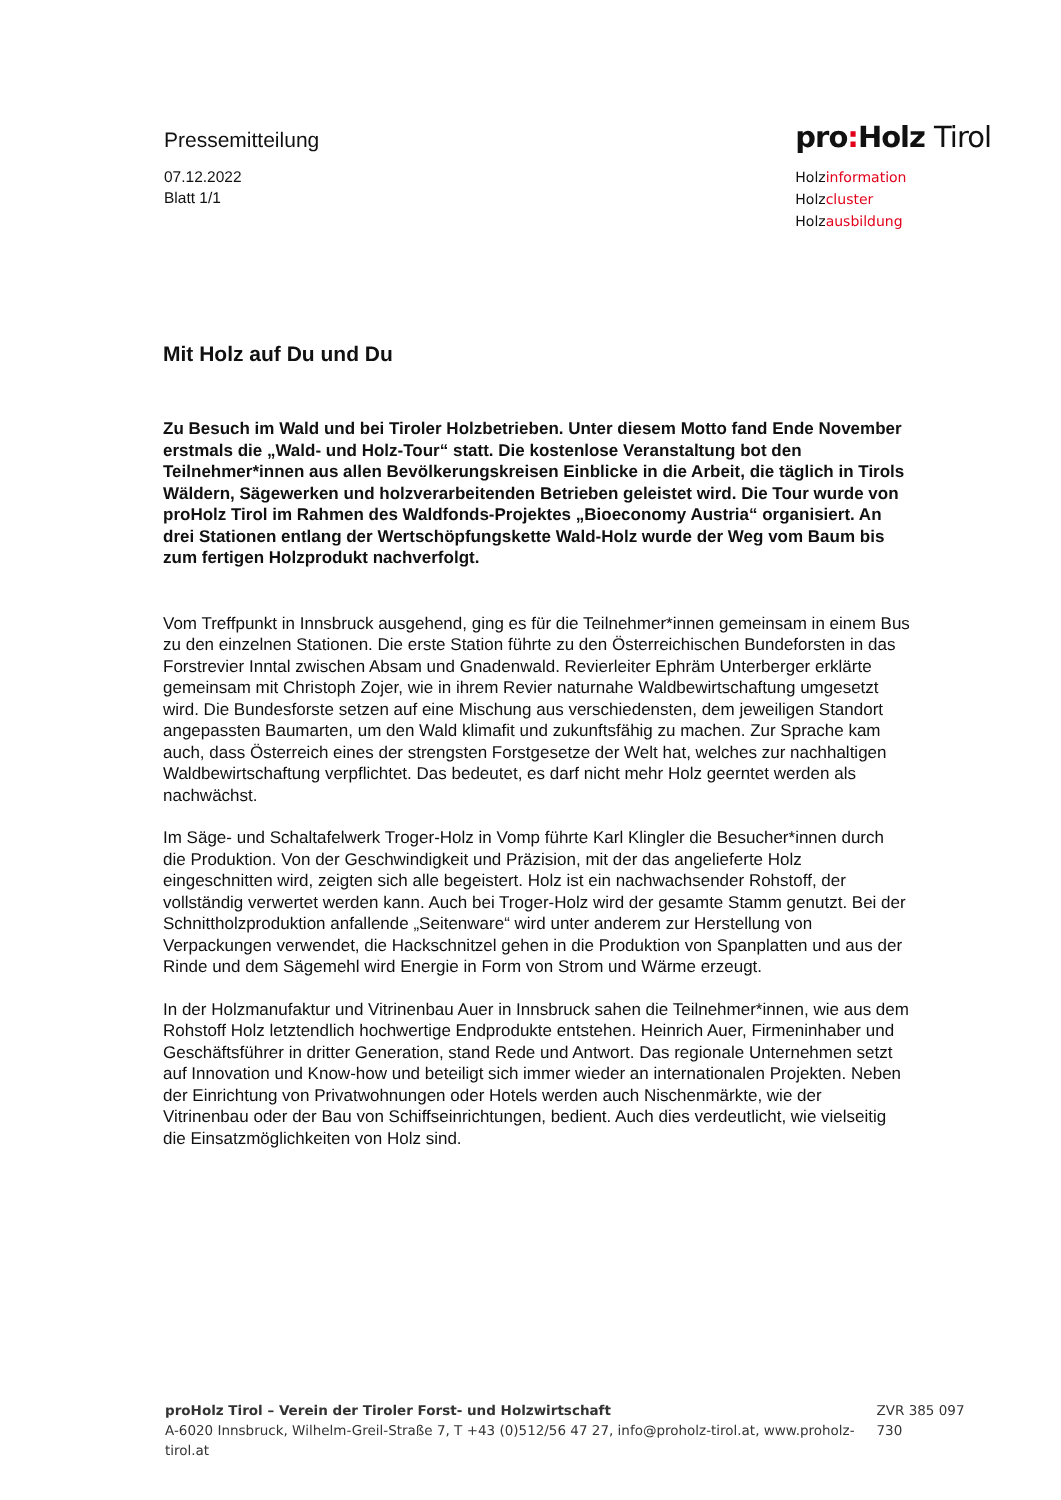Pressemitteilung
07.12.2022
Blatt 1/1
pro: Holz Tirol
Holzinformation
Holzcluster
Holzausbildung
Mit Holz auf Du und Du
Zu Besuch im Wald und bei Tiroler Holzbetrieben. Unter diesem Motto fand Ende November erstmals die „Wald- und Holz-Tour“ statt. Die kostenlose Veranstaltung bot den Teilnehmer*innen aus allen Bevölkerungskreisen Einblicke in die Arbeit, die täglich in Tirols Wäldern, Sägewerken und holzverarbeitenden Betrieben geleistet wird. Die Tour wurde von proHolz Tirol im Rahmen des Waldfonds-Projektes „Bioeconomy Austria“ organisiert. An drei Stationen entlang der Wertschöpfungskette Wald-Holz wurde der Weg vom Baum bis zum fertigen Holzprodukt nachverfolgt.
Vom Treffpunkt in Innsbruck ausgehend, ging es für die Teilnehmer*innen gemeinsam in einem Bus zu den einzelnen Stationen. Die erste Station führte zu den Österreichischen Bundeforsten in das Forstrevier Inntal zwischen Absam und Gnadenwald. Revierleiter Ephräm Unterberger erklärte gemeinsam mit Christoph Zojer, wie in ihrem Revier naturnahe Waldbewirtschaftung umgesetzt wird. Die Bundesforste setzen auf eine Mischung aus verschiedensten, dem jeweiligen Standort angepassten Baumarten, um den Wald klimafit und zukunftsfähig zu machen. Zur Sprache kam auch, dass Österreich eines der strengsten Forstgesetze der Welt hat, welches zur nachhaltigen Waldbewirtschaftung verpflichtet. Das bedeutet, es darf nicht mehr Holz geerntet werden als nachwächst.
Im Säge- und Schaltafelwerk Troger-Holz in Vomp führte Karl Klingler die Besucher*innen durch die Produktion. Von der Geschwindigkeit und Präzision, mit der das angelieferte Holz eingeschnitten wird, zeigten sich alle begeistert. Holz ist ein nachwachsender Rohstoff, der vollständig verwertet werden kann. Auch bei Troger-Holz wird der gesamte Stamm genutzt. Bei der Schnittholzproduktion anfallende „Seitenware“ wird unter anderem zur Herstellung von Verpackungen verwendet, die Hackschnitzel gehen in die Produktion von Spanplatten und aus der Rinde und dem Sägemehl wird Energie in Form von Strom und Wärme erzeugt.
In der Holzmanufaktur und Vitrinenbau Auer in Innsbruck sahen die Teilnehmer*innen, wie aus dem Rohstoff Holz letztendlich hochwertige Endprodukte entstehen. Heinrich Auer, Firmeninhaber und Geschäftsführer in dritter Generation, stand Rede und Antwort. Das regionale Unternehmen setzt auf Innovation und Know-how und beteiligt sich immer wieder an internationalen Projekten. Neben der Einrichtung von Privatwohnungen oder Hotels werden auch Nischenmärkte, wie der Vitrinenbau oder der Bau von Schiffseinrichtungen, bedient. Auch dies verdeutlicht, wie vielseitig die Einsatzmöglichkeiten von Holz sind.
proHolz Tirol – Verein der Tiroler Forst- und Holzwirtschaft
A-6020 Innsbruck, Wilhelm-Greil-Straße 7, T +43 (0)512/56 47 27, info@proholz-tirol.at, www.proholz-tirol.at
ZVR 385 097 730